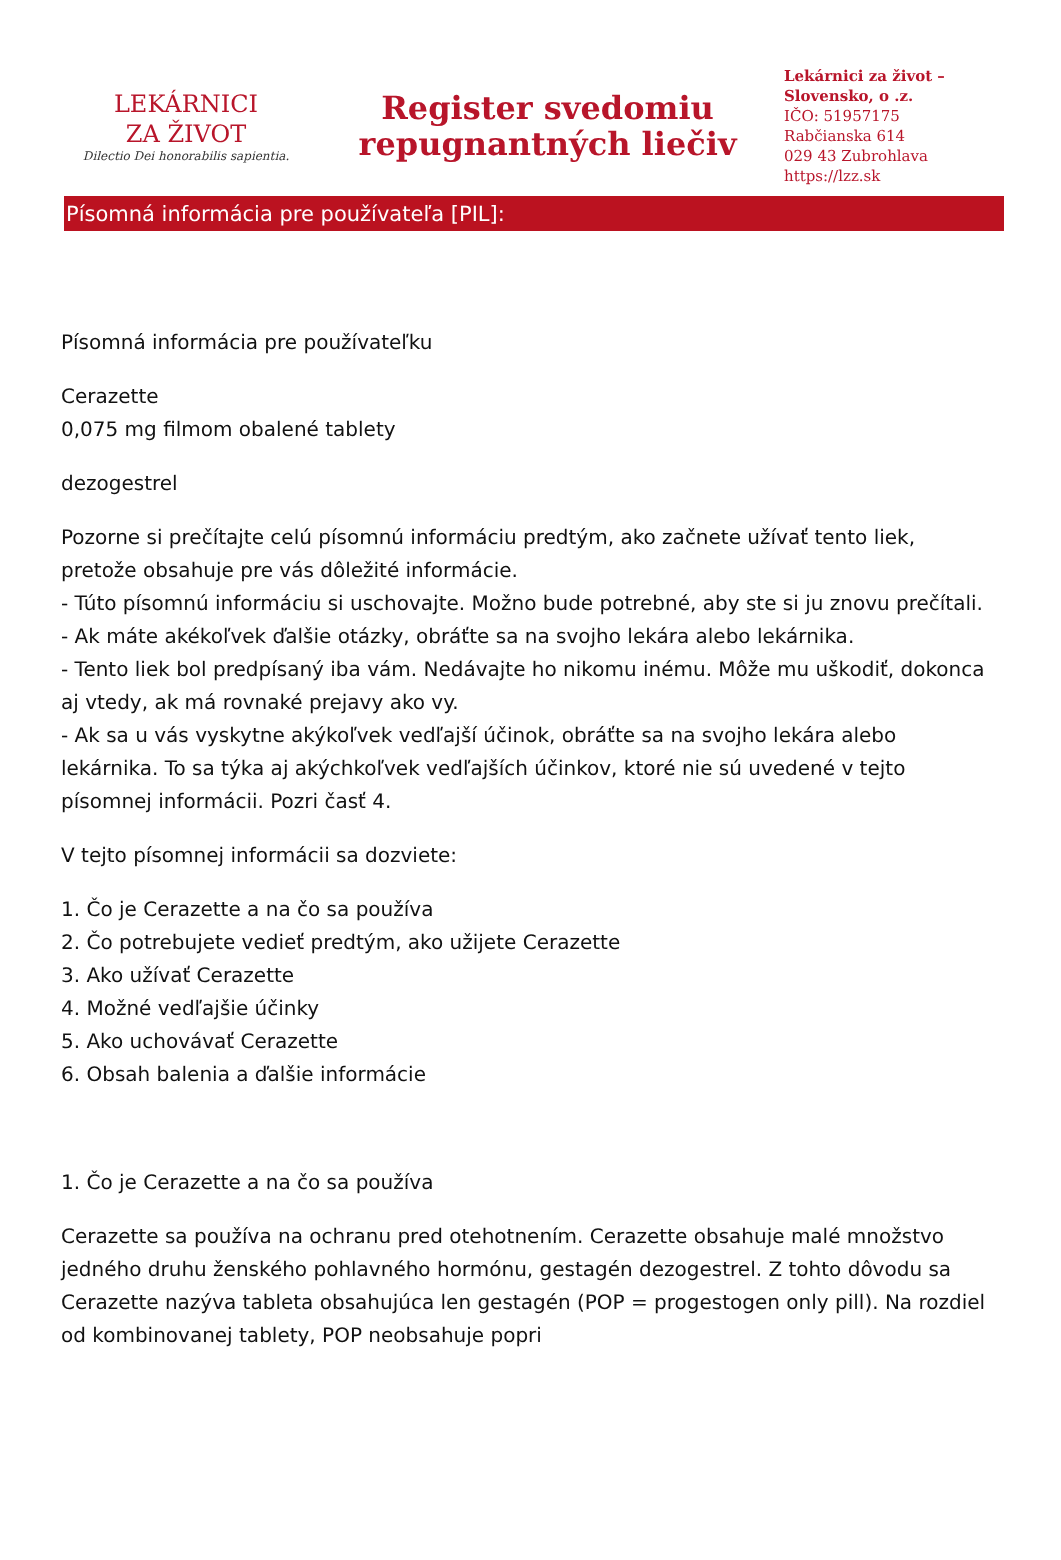LEKÁRNICI
ZA ŽIVOT
Dilectio Dei honorabilis sapientia.
Register svedomiu
repugnantných liečiv
Lekárnici za život –
Slovensko, o .z.
IČO: 51957175
Rabčianska 614
029 43 Zubrohlava
https://lzz.sk
Písomná informácia pre používateľa [PIL]:
Písomná informácia pre používateľku
Cerazette
0,075 mg filmom obalené tablety
dezogestrel
Pozorne si prečítajte celú písomnú informáciu predtým, ako začnete užívať tento liek, pretože obsahuje pre vás dôležité informácie.
- Túto písomnú informáciu si uschovajte. Možno bude potrebné, aby ste si ju znovu prečítali.
- Ak máte akékoľvek ďalšie otázky, obráťte sa na svojho lekára alebo lekárnika.
- Tento liek bol predpísaný iba vám. Nedávajte ho nikomu inému. Môže mu uškodiť, dokonca aj vtedy, ak má rovnaké prejavy ako vy.
- Ak sa u vás vyskytne akýkoľvek vedľajší účinok, obráťte sa na svojho lekára alebo lekárnika. To sa týka aj akýchkoľvek vedľajších účinkov, ktoré nie sú uvedené v tejto písomnej informácii. Pozri časť 4.
V tejto písomnej informácii sa dozviete:
1. Čo je Cerazette a na čo sa používa
2. Čo potrebujete vedieť predtým, ako užijete Cerazette
3. Ako užívať Cerazette
4. Možné vedľajšie účinky
5. Ako uchovávať Cerazette
6. Obsah balenia a ďalšie informácie
1. Čo je Cerazette a na čo sa používa
Cerazette sa používa na ochranu pred otehotnením. Cerazette obsahuje malé množstvo jedného druhu ženského pohlavného hormónu, gestagén dezogestrel. Z tohto dôvodu sa Cerazette nazýva tableta obsahujúca len gestagén (POP = progestogen only pill). Na rozdiel od kombinovanej tablety, POP neobsahuje popri